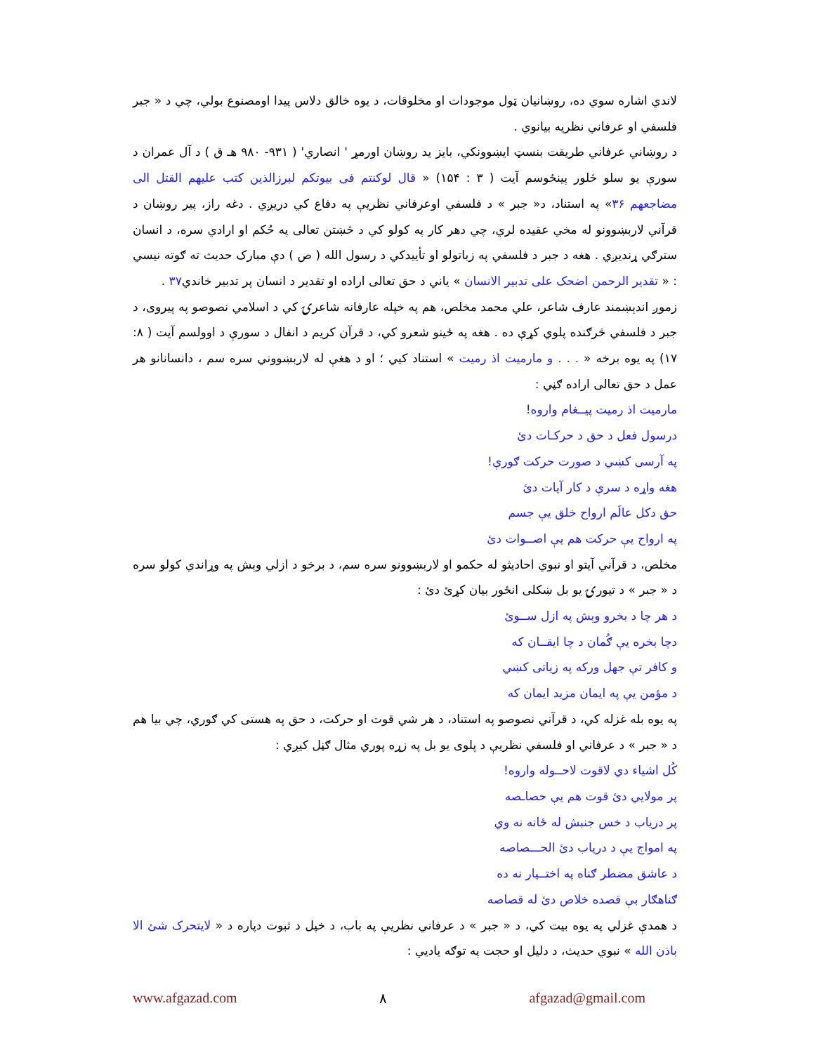لاندي اشاره سوي ده، روښانیان ټول موجودات او مخلوقات، د یوه خالق دلاس پیدا اومصنوع بولي، چي د « جبر فلسفي او عرفاني نظریه بیانوي .
د روښاني عرفاني طریقت بنسټ ایښوونکي، بایز ید روښان اورمړ ' انصاري' ( ۹۳۱- ۹۸۰ هـ ق ) د آل عمران د سورې یو سلو څلور پینځوسم آیت ( ۳ : ۱۵۴) « قال لوکنتم فی بیوتکم لبرزالذین کتب علیهم القتل الی مضاجعهم ۳۶» په استناد، د« جبر » د فلسفي اوعرفاني نظریې په دفاع کي دریږي . دغه راز، پیر روښان د قرآني لاربښوونو له مخي عقیده لري، چي دهر کار په کولو کي د څښتن تعالی په حُکم او ارادي سره، د انسان سترګي ړندیږي . هغه د جبر د فلسفي په زباتولو او تأییدکي د رسول الله ( ص ) دې مبارک حدیث ته ګوته نیسي : « تقدیر الرحمن اضحک علی تدبیر الانسان » یاني د حق تعالی اراده او تقدیر د انسان پر تدبیر خاندي۳۷ .
زموږ اندېښمند عارف شاعر، علي محمد مخلص، هم په خپله عارفانه شاعرۍ کي د اسلامي نصوصو په پیروی، د جبر د فلسفي څرګنده پلوي کړې ده . هغه په ځینو شعرو کي، د قرآن کریم د انفال د سورې د اوولسم آیت ( ۸: ۱۷) په یوه برخه « . . . و مارمیت اذ رمیت » استناد کیي ؛ او د هغې له لاربښووني سره سم ، دانسانانو هر عمل د حق تعالی اراده ګڼي :
مارمیت اذ رمیت پیــغام واروه!
درسول فعل د حق د حرکـات دئ
په آرسی کښي د صورت حرکت ګورې!
هغه واړه د سرې د کار آیات دئ
حق دکل عالَم ارواح خلق یې جسم
په ارواح یې حرکت هم یې اصــوات دئ
مخلص، د قرآني آیتو او نبوي احادیثو له حکمو او لاربښوونو سره سم، د برخو د ازلي وېش په وړاندي کولو سره د « جبر » د تیورۍ یو بل ښکلی انځور بیان کړئ دئ :
د هر چا د بخرو وېش په ازل ســوئ
دچا بخره یې ګُمان د چا ایقــان که
و کافر تې جهل ورکه په زیاتی کښي
د مؤمن یې په ایمان مزید ایمان که
په یوه بله غزله کي، د قرآني نصوصو په استناد، د هر شي قوت او حرکت، د حق په هستی کي ګوري، چي بیا هم د « جبر » د عرفاني او فلسفي نظریې د پلوی یو بل په زړه پوري مثال ګڼل کیږي :
کُل اشیاء دي لاقوت لاحــوله واروه!
پر مولایي دئ قوت هم یې حصاـصه
پر دریاب د خس جنبش له ځانه نه وي
په امواج یې د دریاب دئ الحـــصاصه
د عاشق مضطر ګناه په اختــیار نه ده
ګناهګار بې قصده خلاص دئ له قصاصه
د همدې غزلي په یوه بیت کي، د « جبر » د عرفاني نظریې په باب، د خپل د ثبوت دپاره د « لایتحرک شئ الا باذن الله » نبوي حدیث، د دلیل او حجت په توګه یادیي :
www.afgazad.com ۸ afgazad@gmail.com